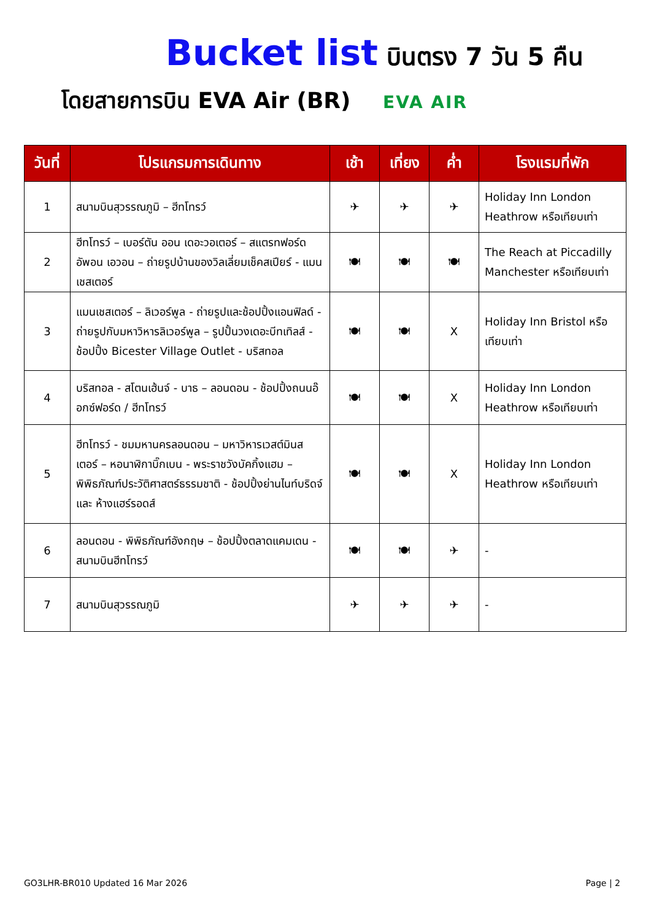Bucket list บินตรง 7 วัน 5 คืน
โดยสายการบิน EVA Air (BR) EVA AIR
| วันที่ | โปรแกรมการเดินทาง | เช้า | เที่ยง | ค่ำ | โรงแรมที่พัก |
| --- | --- | --- | --- | --- | --- |
| 1 | สนามบินสุวรรณภูมิ – ฮีทโทรว์ | ✈ | ✈ | ✈ | Holiday Inn London Heathrow หรือเทียบเท่า |
| 2 | ฮีทโทรว์ – เบอร์ตัน ออน เดอะวอเตอร์ – สแตรทฟอร์ด อัพอน เอวอน – ถ่ายรูปบ้านของวิลเลี่ยมเช็คสเปียร์ - แมนเชสเตอร์ | 🍽 | 🍽 | 🍽 | The Reach at Piccadilly Manchester หรือเทียบเท่า |
| 3 | แมนเชสเตอร์ – ลิเวอร์พูล - ถ่ายรูปและช้อปปิ้งแอนฟิลด์ - ถ่ายรูปกับมหาวิหารลิเวอร์พูล – รูปปั้นวงเดอะบีทเทิลส์ - ช้อปปิ้ง Bicester Village Outlet - บริสทอล | 🍽 | 🍽 | X | Holiday Inn Bristol หรือเทียบเท่า |
| 4 | บริสทอล - สโตนเฮ้นจ์ - บาธ – ลอนดอน - ช้อปปิ้งถนนอ๊อกซ์ฟอร์ด / ฮีทโทรว์ | 🍽 | 🍽 | X | Holiday Inn London Heathrow หรือเทียบเท่า |
| 5 | ฮีทโทรว์ - ชมมหานครลอนดอน – มหาวิหารเวสต์มินสเตอร์ – หอนาฬิกาบิ๊กเบน - พระราชวังบัคกิ้งแฮม – พิพิธภัณฑ์ประวัติศาสตร์ธรรมชาติ - ช้อปปิ้งย่านไนท์บริดจ์ และ ห้างแฮร์รอดส์ | 🍽 | 🍽 | X | Holiday Inn London Heathrow หรือเทียบเท่า |
| 6 | ลอนดอน - พิพิธภัณฑ์อังกฤษ – ช้อปปิ้งตลาดแคมเดน - สนามบินฮีทโทรว์ | 🍽 | 🍽 | ✈ | - |
| 7 | สนามบินสุวรรณภูมิ | ✈ | ✈ | ✈ | - |
GO3LHR-BR010 Updated 16 Mar 2026 Page | 2